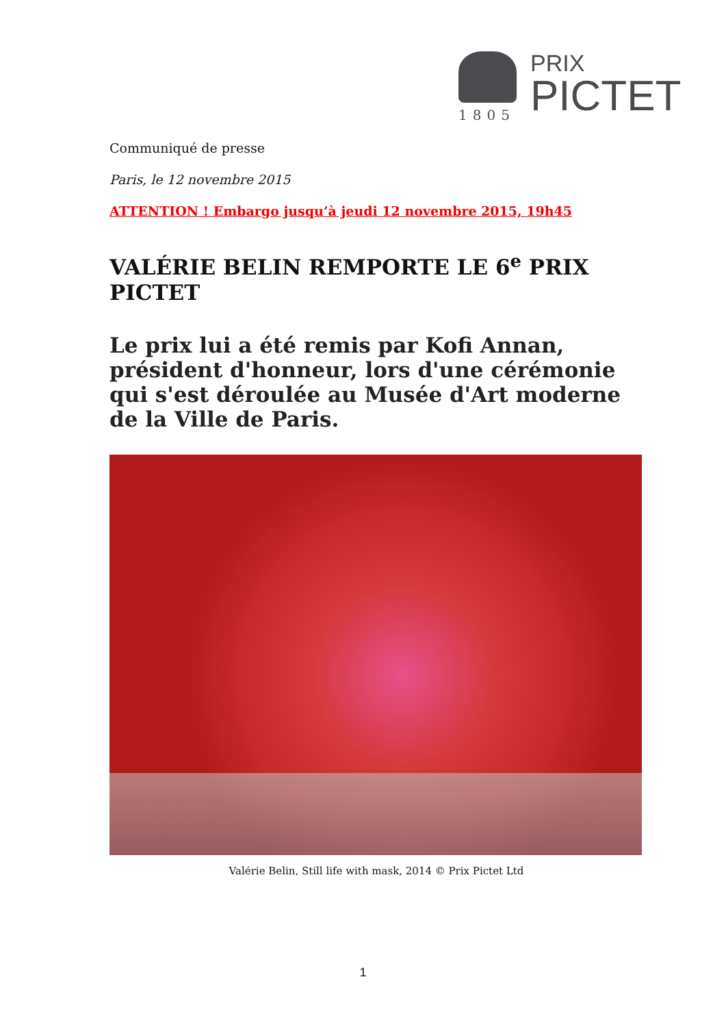1805
PRIX
PICTET
Communiqué de presse
Paris, le 12 novembre 2015
ATTENTION ! Embargo jusqu’à jeudi 12 novembre 2015, 19h45
VALÉRIE BELIN REMPORTE LE 6<sup>e</sup> PRIX PICTET
Le prix lui a été remis par Kofi Annan, président d'honneur, lors d'une cérémonie qui s'est déroulée au Musée d'Art moderne de la Ville de Paris.
Valérie Belin, Still life with mask, 2014 © Prix Pictet Ltd
1